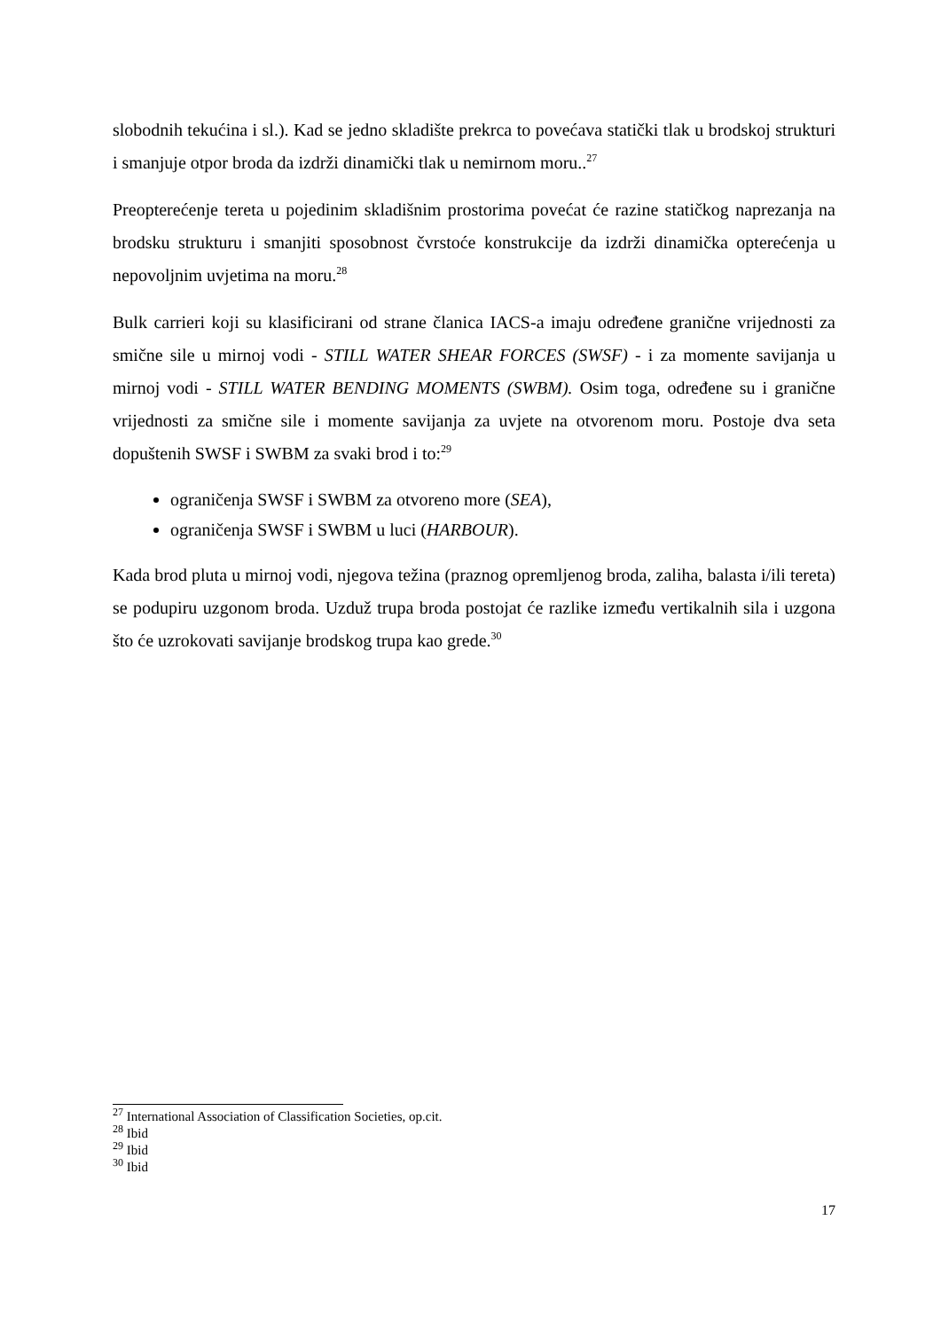slobodnih tekućina i sl.). Kad se jedno skladište prekrca to povećava statički tlak u brodskoj strukturi i smanjuje otpor broda da izdrži dinamički tlak u nemirnom moru..<sup>27</sup>
Preopterećenje tereta u pojedinim skladišnim prostorima povećat će razine statičkog naprezanja na brodsku strukturu i smanjiti sposobnost čvrstoće konstrukcije da izdrži dinamička opterećenja u nepovoljnim uvjetima na moru.<sup>28</sup>
Bulk carrieri koji su klasificirani od strane članica IACS-a imaju određene granične vrijednosti za smične sile u mirnoj vodi - STILL WATER SHEAR FORCES (SWSF) - i za momente savijanja u mirnoj vodi - STILL WATER BENDING MOMENTS (SWBM). Osim toga, određene su i granične vrijednosti za smične sile i momente savijanja za uvjete na otvorenom moru. Postoje dva seta dopuštenih SWSF i SWBM za svaki brod i to:<sup>29</sup>
ograničenja SWSF i SWBM za otvoreno more (SEA),
ograničenja SWSF i SWBM u luci (HARBOUR).
Kada brod pluta u mirnoj vodi, njegova težina (praznog opremljenog broda, zaliha, balasta i/ili tereta) se podupiru uzgonom broda. Uzduž trupa broda postojat će razlike između vertikalnih sila i uzgona što će uzrokovati savijanje brodskog trupa kao grede.<sup>30</sup>
<sup>27</sup> International Association of Classification Societies, op.cit.
<sup>28</sup> Ibid
<sup>29</sup> Ibid
<sup>30</sup> Ibid
17